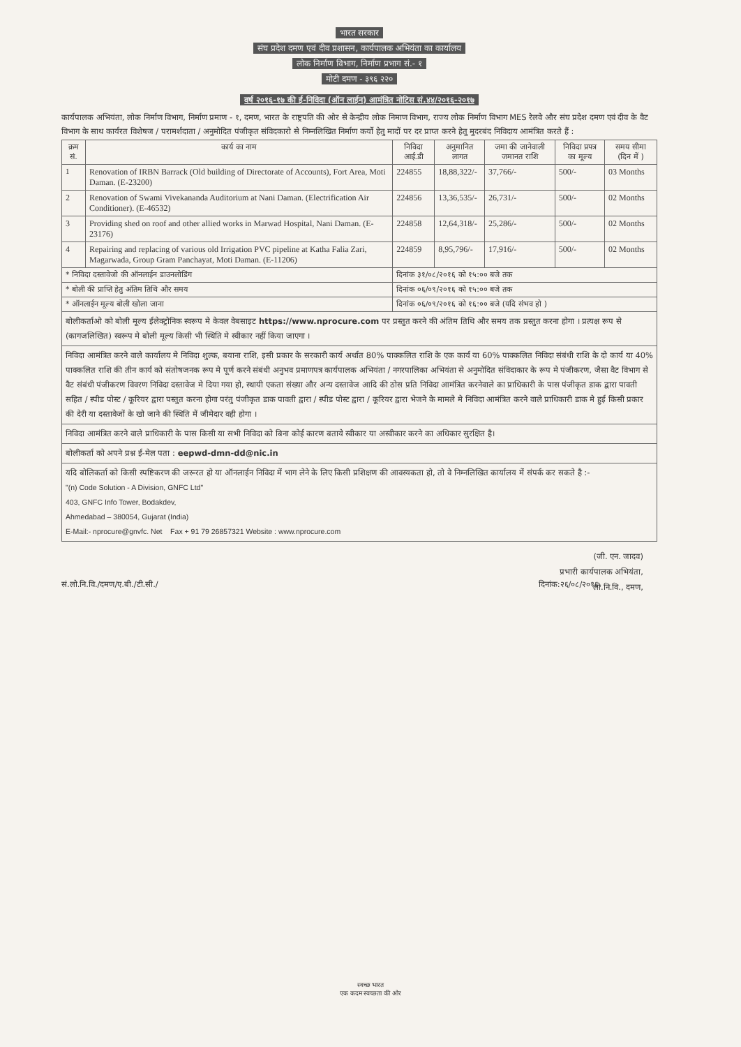भारत सरकार
संघ प्रदेश दमण एवं दीव प्रशासन, कार्यपालक अभियंता का कार्यालय
लोक निर्माण विभाग, निर्माण प्रभाग सं.- १
मोटी दमण - ३९६ २२०
वर्ष २०१६-१७ की ई-निविदा (ऑन लाईन) आमंत्रित नोटिस सं.४४/२०१६-२०१७
कार्यपालक अभियंता, लोक निर्माण विभाग, निर्माण प्रमाण - १, दमण, भारत के राष्ट्रपति की ओर से केन्द्रीय लोक निमाण विभाग, राज्य लोक निर्माण विभाग MES रेलवे और संघ प्रदेश दमण एवं दीव के वैट विभाग के साथ कार्यरत विशेषज / परामर्शदाता / अनुमोदित पंजीकृत संविदकारो से निम्नलिखित निर्माण कर्यो हेतु मादों पर दर प्राप्त करने हेतु मुदरबंद निविदाय आमंत्रित करते हैं :
| क्रम सं. | कार्य का नाम | निविदा आई.डी | अनुमानित लागत | जमा की जानेवाली जमानत राशि | निविदा प्रपत्र का मूल्य | समय सीमा (दिन में ) |
| --- | --- | --- | --- | --- | --- | --- |
| 1 | Renovation of IRBN Barrack (Old building of Directorate of Accounts), Fort Area, Moti Daman. (E-23200) | 224855 | 18,88,322/- | 37,766/- | 500/- | 03 Months |
| 2 | Renovation of Swami Vivekananda Auditorium at Nani Daman. (Electrification Air Conditioner). (E-46532) | 224856 | 13,36,535/- | 26,731/- | 500/- | 02 Months |
| 3 | Providing shed on roof and other allied works in Marwad Hospital, Nani Daman. (E-23176) | 224858 | 12,64,318/- | 25,286/- | 500/- | 02 Months |
| 4 | Repairing and replacing of various old Irrigation PVC pipeline at Katha Falia Zari, Magarwada, Group Gram Panchayat, Moti Daman. (E-11206) | 224859 | 8,95,796/- | 17,916/- | 500/- | 02 Months |
| * निविदा दस्तावेजो की ऑनलाईन डाउनलोडिंग | | दिनांक ३१/०८/२०१६ को १५:०० बजे तक | | | | |
| * बोली की प्राप्ति हेतु अंतिम तिथि और समय | | दिनांक ०६/०९/२०१६ को १५:०० बजे तक | | | | |
| * ऑनलाईन मूल्य बोली खोला जाना | | दिनांक ०६/०९/२०१६ को १६:०० बजे (यदि संभव हो ) | | | | |
बोलीकर्ताओ को बोली मूल्य ईलेक्ट्रोनिक स्वरूप मे केवल वेबसाइट https://www.nprocure.com पर प्रस्तुत करने की अंतिम तिथि और समय तक प्रस्तुत करना होगा । प्रत्यक्ष रूप से (कागजलिखित) स्वरूप मे बोली मूल्य किसी भी स्थिति मे स्वीकार नहीं किया जाएगा ।
निविदा आमंत्रित करने वाले कार्यालय मे निविदा शुल्क, बयाना राशि, इसी प्रकार के सरकारी कार्य अर्थात 80% पाक्कलित राशि के एक कार्य या 60% पाक्कलित निविदा संबंधी राशि के दो कार्य या 40% पाक्कलित राशि की तीन कार्य को संतोषजनक रूप मे पूर्ण करने संबंधी अनुभव प्रमाणपत्र कार्यपालक अभियंता / नगरपालिका अभियंता से अनुमोदित संविदाकार के रूप मे पंजीकरण, जैसा वैट विभाग से वैट संबंधी पंजीकरण विवरण निविदा दस्तावेज मे दिया गया हो, स्थायी एकता संख्या और अन्य दस्तावेज आदि की ठोस प्रति निविदा आमंत्रित करनेवाले का प्राधिकारी के पास पंजीकृत डाक द्वारा पावती सहित / स्पीड पोस्ट / कूरियर द्वारा पस्तुत करना होगा परंतु पंजीकृत डाक पावती द्वारा / स्पीड पोस्ट द्वारा / कूरियर द्वारा भेजने के मामले मे निविदा आमंत्रित करने वाले प्राधिकारी डाक मे हुई किसी प्रकार की देरी या दस्तावेजों के खो जाने की स्थिति में जीमेदार वही होगा ।
निविदा आमंत्रित करने वाले प्राधिकारी के पास किसी या सभी निविदा को बिना कोई कारण बताये स्वीकार या अस्वीकार करने का अधिकार सुरक्षित है।
बोलीकर्ता को अपने प्रश्न ई-मेल पता : eepwd-dmn-dd@nic.in
यदि बोलिकर्ता को किसी स्पष्टिकरण की जरूरत हो या ऑनलाईन निविदा में भाग लेने के लिए किसी प्रशिक्षण की आवस्यकता हो, तो वे निम्नलिखित कार्यालय में संपर्क कर सकते है :-
"(n) Code Solution - A Division, GNFC Ltd"
403, GNFC Info Tower, Bodakdev,
Ahmedabad – 380054, Gujarat (India)
E-Mail:- nprocure@gnvfc. Net Fax + 91 79 26857321 Website : www.nprocure.com
(जी. एन. जादव)
प्रभारी कार्यपालक अभियंता,
लो.नि.वि., दमण,
सं.लो.नि.वि./दमण/ए.बी./टी.सी./ दिनांक:२६/०८/२०१६.
स्वच्छ भारत
एक कदम स्वच्छता की ओर